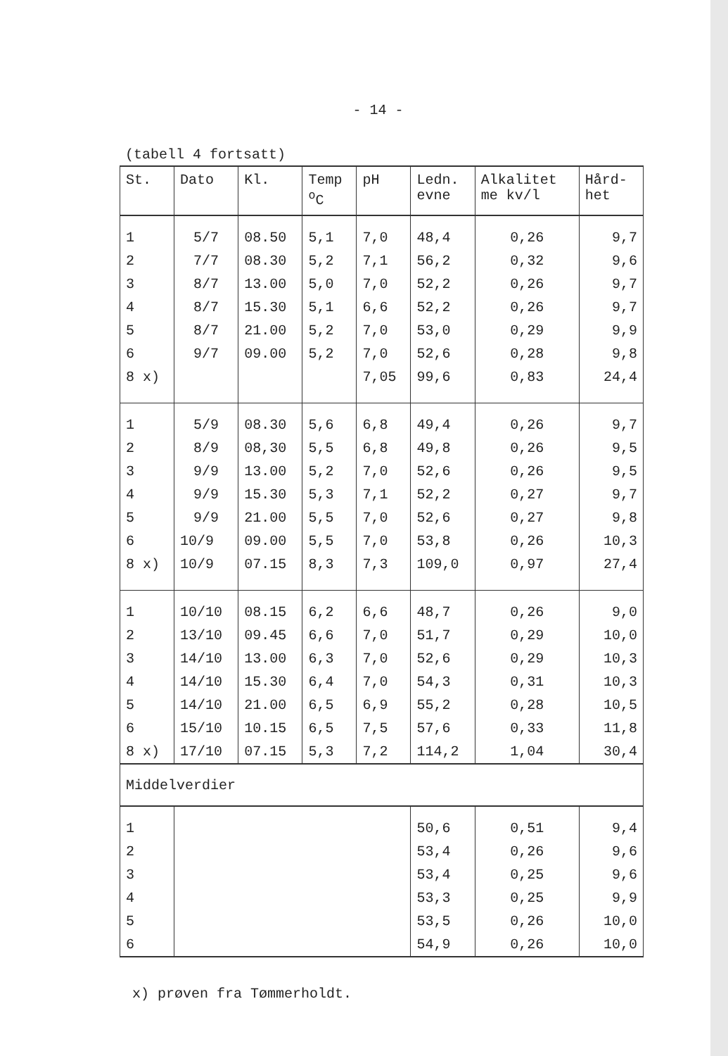- 14 -
(tabell 4 fortsatt)
| St. | Dato | Kl. | Temp <sup>o</sup> C | pH | Ledn. evne | Alkalitet me kv/l | Hård- het |
| --- | --- | --- | --- | --- | --- | --- | --- |
| 1 | 5/7 | 08.50 | 5,1 | 7,0 | 48,4 | 0,26 | 9,7 |
| 2 | 7/7 | 08.30 | 5,2 | 7,1 | 56,2 | 0,32 | 9,6 |
| 3 | 8/7 | 13.00 | 5,0 | 7,0 | 52,2 | 0,26 | 9,7 |
| 4 | 8/7 | 15.30 | 5,1 | 6,6 | 52,2 | 0,26 | 9,7 |
| 5 | 8/7 | 21.00 | 5,2 | 7,0 | 53,0 | 0,29 | 9,9 |
| 6 | 9/7 | 09.00 | 5,2 | 7,0 | 52,6 | 0,28 | 9,8 |
| 8 x) | | | | 7,05 | 99,6 | 0,83 | 24,4 |
| 1 | 5/9 | 08.30 | 5,6 | 6,8 | 49,4 | 0,26 | 9,7 |
| 2 | 8/9 | 08,30 | 5,5 | 6,8 | 49,8 | 0,26 | 9,5 |
| 3 | 9/9 | 13.00 | 5,2 | 7,0 | 52,6 | 0,26 | 9,5 |
| 4 | 9/9 | 15.30 | 5,3 | 7,1 | 52,2 | 0,27 | 9,7 |
| 5 | 9/9 | 21.00 | 5,5 | 7,0 | 52,6 | 0,27 | 9,8 |
| 6 | 10/9 | 09.00 | 5,5 | 7,0 | 53,8 | 0,26 | 10,3 |
| 8 x) | 10/9 | 07.15 | 8,3 | 7,3 | 109,0 | 0,97 | 27,4 |
| 1 | 10/10 | 08.15 | 6,2 | 6,6 | 48,7 | 0,26 | 9,0 |
| 2 | 13/10 | 09.45 | 6,6 | 7,0 | 51,7 | 0,29 | 10,0 |
| 3 | 14/10 | 13.00 | 6,3 | 7,0 | 52,6 | 0,29 | 10,3 |
| 4 | 14/10 | 15.30 | 6,4 | 7,0 | 54,3 | 0,31 | 10,3 |
| 5 | 14/10 | 21.00 | 6,5 | 6,9 | 55,2 | 0,28 | 10,5 |
| 6 | 15/10 | 10.15 | 6,5 | 7,5 | 57,6 | 0,33 | 11,8 |
| 8 x) | 17/10 | 07.15 | 5,3 | 7,2 | 114,2 | 1,04 | 30,4 |
| Middelverdier | | | | | | | |
| 1 | | | | | 50,6 | 0,51 | 9,4 |
| 2 | | | | | 53,4 | 0,26 | 9,6 |
| 3 | | | | | 53,4 | 0,25 | 9,6 |
| 4 | | | | | 53,3 | 0,25 | 9,9 |
| 5 | | | | | 53,5 | 0,26 | 10,0 |
| 6 | | | | | 54,9 | 0,26 | 10,0 |
x) prøven fra Tømmerholdt.